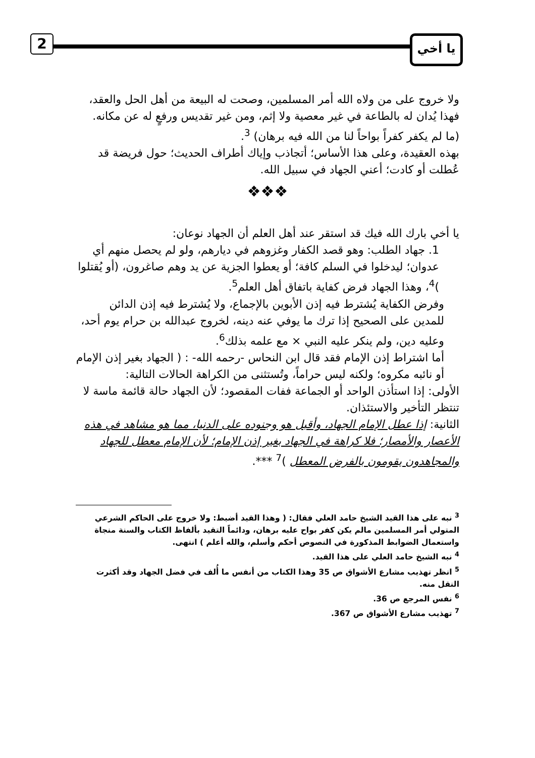2 يا أخي
ولا خروج على من ولاه الله أمر المسلمين، وصحت له البيعة من أهل الحل والعقد، فهذا يُدان له بالطاعة في غير معصية ولا إثم، ومن غير تقديس ورفعٍ له عن مكانه. (ما لم يكفر كفراً بواحاً لنا من الله فيه برهان) <sup>3</sup>.
بهذه العقيدة، وعلى هذا الأساس؛ أتجاذب وإياك أطراف الحديث؛ حول فريضة قد عُطلت أو كادت؛ أعني الجهاد في سبيل الله.
❖❖❖
يا أخي بارك الله فيك قد استقر عند أهل العلم أن الجهاد نوعان:
1. جهاد الطلب: وهو قصد الكفار وغزوهم في ديارهم، ولو لم يحصل منهم أي عدوان؛ ليدخلوا في السلم كافة؛ أو يعطوا الجزية عن يد وهم صاغرون، (أو يُقتلوا )<sup>4</sup>، وهذا الجهاد فرض كفاية باتفاق أهل العلم<sup>5</sup>.
وفرض الكفاية يُشترط فيه إذن الأبوين بالإجماع، ولا يُشترط فيه إذن الدائن للمدين على الصحيح إذا ترك ما يوفي عنه دينه، لخروج عبدالله بن حرام يوم أحد، وعليه دين، ولم ينكر عليه النبي × مع علمه بذلك<sup>6</sup>.
أما اشتراط إذن الإمام فقد قال ابن النحاس -رحمه الله- : ( الجهاد بغير إذن الإمام أو نائبه مكروه؛ ولكنه ليس حراماً، وتُستثنى من الكراهة الحالات التالية:
الأولى: إذا استأذن الواحد أو الجماعة ففات المقصود؛ لأن الجهاد حالة قائمة ماسة لا تنتظر التأخير والاستئذان.
الثانية: إذا عطل الإمام الجهاد، وأقبل هو وجنوده على الدنيا، مما هو مشاهد في هذه الأعصار والأمصار؛ فلا كراهة في الجهاد بغير إذن الإمام؛ لأن الإمام معطل للجهاد والمجاهدون يقومون بالفرض المعطل )<sup>7</sup> ***.
<sup>3</sup> نبه على هذا القيد الشيخ حامد العلي فقال: ( وهذا القيد أضبط: ولا خروج على الحاكم الشرعي المتولي أمر المسلمين مالم يكن كفر بواح عليه برهان، ودائماً التقيد بألفاظ الكتاب والسنة منجاة واستعمال الضوابط المذكورة في النصوص أحكم وأسلم، والله أعلم ) انتهى.
<sup>4</sup> نبه الشيخ حامد العلي على هذا القيد.
<sup>5</sup> انظر تهذيب مشارع الأشواق ص 35 وهذا الكتاب من أنفس ما أُلف في فضل الجهاد وقد أكثرت النقل منه.
<sup>6</sup> نفس المرجع ص 36.
<sup>7</sup> تهذيب مشارع الأشواق ص 367.